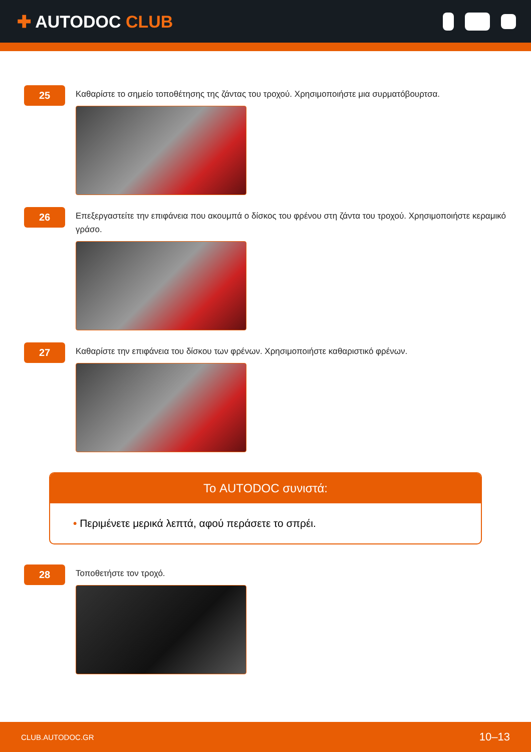✚ AUTODOC CLUB
25
Καθαρίστε το σημείο τοποθέτησης της ζάντας του τροχού. Χρησιμοποιήστε μια συρματόβουρτσα.
26
Επεξεργαστείτε την επιφάνεια που ακουμπά ο δίσκος του φρένου στη ζάντα του τροχού. Χρησιμοποιήστε κεραμικό γράσο.
27
Καθαρίστε την επιφάνεια του δίσκου των φρένων. Χρησιμοποιήστε καθαριστικό φρένων.
Το AUTODOC συνιστά:
• Περιμένετε μερικά λεπτά, αφού περάσετε το σπρέι.
28
Τοποθετήστε τον τροχό.
CLUB.AUTODOC.GR 10–13